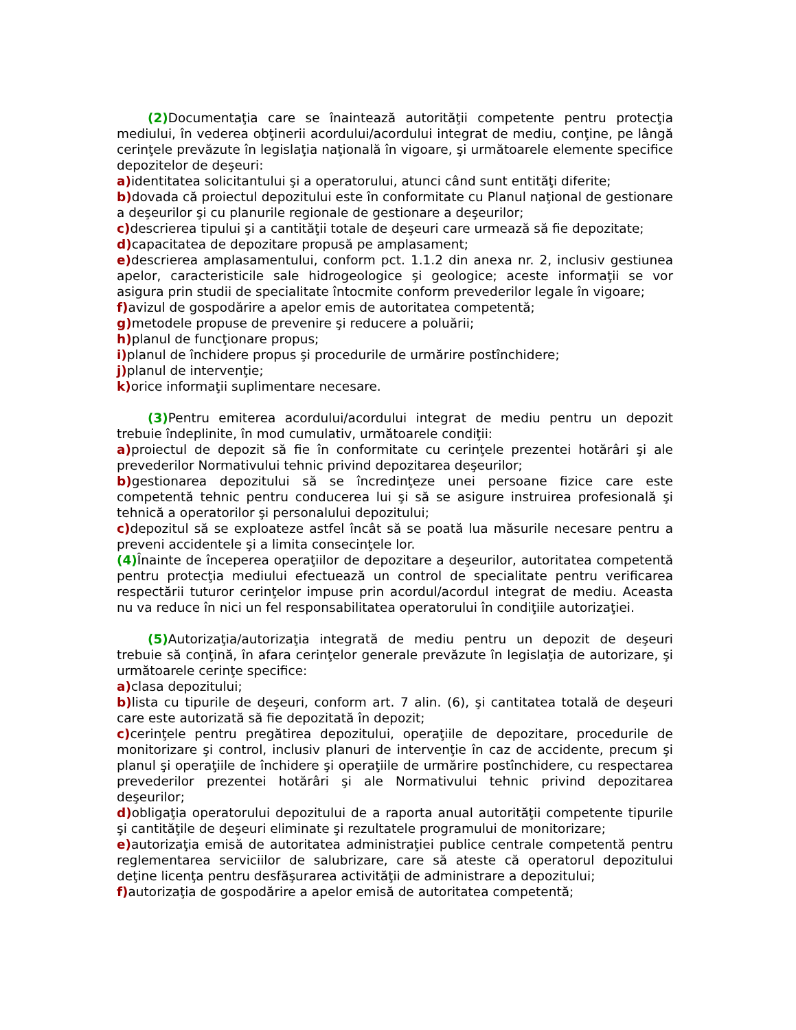(2) Documentaţia care se înaintează autorităţii competente pentru protecţia mediului, în vederea obţinerii acordului/acordului integrat de mediu, conţine, pe lângă cerinţele prevăzute în legislaţia naţională în vigoare, şi următoarele elemente specifice depozitelor de deşeuri:
a) identitatea solicitantului şi a operatorului, atunci când sunt entităţi diferite;
b) dovada că proiectul depozitului este în conformitate cu Planul naţional de gestionare a deşeurilor şi cu planurile regionale de gestionare a deşeurilor;
c) descrierea tipului şi a cantităţii totale de deşeuri care urmează să fie depozitate;
d) capacitatea de depozitare propusă pe amplasament;
e) descrierea amplasamentului, conform pct. 1.1.2 din anexa nr. 2, inclusiv gestiunea apelor, caracteristicile sale hidrogeologice şi geologice; aceste informaţii se vor asigura prin studii de specialitate întocmite conform prevederilor legale în vigoare;
f) avizul de gospodărire a apelor emis de autoritatea competentă;
g) metodele propuse de prevenire şi reducere a poluării;
h) planul de funcţionare propus;
i) planul de închidere propus şi procedurile de urmărire postînchidere;
j) planul de intervenţie;
k) orice informaţii suplimentare necesare.
(3) Pentru emiterea acordului/acordului integrat de mediu pentru un depozit trebuie îndeplinite, în mod cumulativ, următoarele condiţii:
a) proiectul de depozit să fie în conformitate cu cerinţele prezentei hotărâri şi ale prevederilor Normativului tehnic privind depozitarea deşeurilor;
b) gestionarea depozitului să se încredinţeze unei persoane fizice care este competentă tehnic pentru conducerea lui şi să se asigure instruirea profesională şi tehnică a operatorilor şi personalului depozitului;
c) depozitul să se exploateze astfel încât să se poată lua măsurile necesare pentru a preveni accidentele şi a limita consecinţele lor.
(4) Înainte de începerea operaţiilor de depozitare a deşeurilor, autoritatea competentă pentru protecţia mediului efectuează un control de specialitate pentru verificarea respectării tuturor cerinţelor impuse prin acordul/acordul integrat de mediu. Aceasta nu va reduce în nici un fel responsabilitatea operatorului în condiţiile autorizaţiei.
(5) Autorizaţia/autorizaţia integrată de mediu pentru un depozit de deşeuri trebuie să conţină, în afara cerinţelor generale prevăzute în legislaţia de autorizare, şi următoarele cerinţe specifice:
a) clasa depozitului;
b) lista cu tipurile de deşeuri, conform art. 7 alin. (6), şi cantitatea totală de deşeuri care este autorizată să fie depozitată în depozit;
c) cerinţele pentru pregătirea depozitului, operaţiile de depozitare, procedurile de monitorizare şi control, inclusiv planuri de intervenţie în caz de accidente, precum şi planul şi operaţiile de închidere şi operaţiile de urmărire postînchidere, cu respectarea prevederilor prezentei hotărâri şi ale Normativului tehnic privind depozitarea deşeurilor;
d) obligaţia operatorului depozitului de a raporta anual autorităţii competente tipurile şi cantităţile de deşeuri eliminate şi rezultatele programului de monitorizare;
e) autorizaţia emisă de autoritatea administraţiei publice centrale competentă pentru reglementarea serviciilor de salubrizare, care să ateste că operatorul depozitului deţine licenţa pentru desfăşurarea activităţii de administrare a depozitului;
f) autorizaţia de gospodărire a apelor emisă de autoritatea competentă;